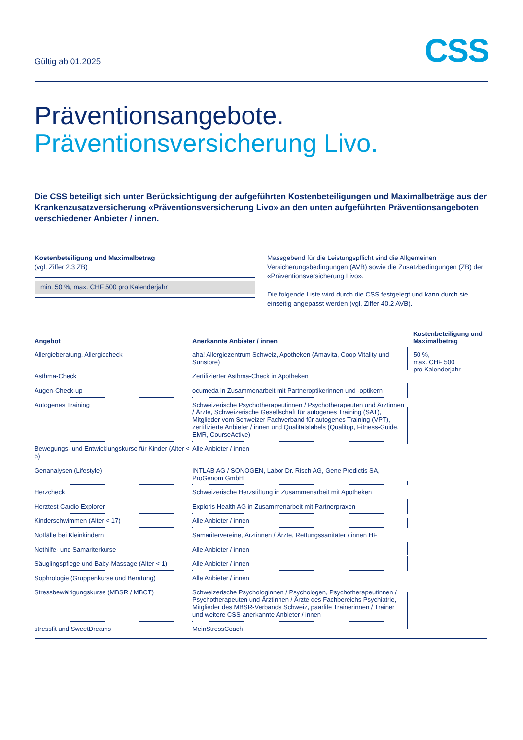Gültig ab 01.2025
CSS
Präventionsangebote.
Präventionsversicherung Livo.
Die CSS beteiligt sich unter Berücksichtigung der aufgeführten Kostenbeteiligungen und Maximalbeträge aus der Krankenzusatzversicherung «Präventionsversicherung Livo» an den unten aufgeführten Präventionsangeboten verschiedener Anbieter / innen.
Kostenbeteiligung und Maximalbetrag
(vgl. Ziffer 2.3 ZB)
min. 50 %, max. CHF 500 pro Kalenderjahr
Massgebend für die Leistungspflicht sind die Allgemeinen Versicherungsbedingungen (AVB) sowie die Zusatzbedingungen (ZB) der «Präventionsversicherung Livo».
Die folgende Liste wird durch die CSS festgelegt und kann durch sie einseitig angepasst werden (vgl. Ziffer 40.2 AVB).
| Angebot | Anerkannte Anbieter / innen | Kostenbeteiligung und Maximalbetrag |
| --- | --- | --- |
| Allergieberatung, Allergiecheck | aha! Allergiezentrum Schweiz, Apotheken (Amavita, Coop Vitality und Sunstore) | 50 %, max. CHF 500 pro Kalenderjahr |
| Asthma-Check | Zertifizierter Asthma-Check in Apotheken | |
| Augen-Check-up | ocumeda in Zusammenarbeit mit Partneroptikerinnen und -optikern | |
| Autogenes Training | Schweizerische Psychotherapeutinnen / Psychotherapeuten und Ärztinnen / Ärzte, Schweizerische Gesellschaft für autogenes Training (SAT), Mitglieder vom Schweizer Fachverband für autogenes Training (VPT), zertifizierte Anbieter / innen und Qualitätslabels (Qualitop, Fitness-Guide, EMR, CourseActive) | |
| Bewegungs- und Entwicklungskurse für Kinder (Alter < 5) | Alle Anbieter / innen | |
| Genanalysen (Lifestyle) | INTLAB AG / SONOGEN, Labor Dr. Risch AG, Gene Predictis SA, ProGenom GmbH | |
| Herzcheck | Schweizerische Herzstiftung in Zusammenarbeit mit Apotheken | |
| Herztest Cardio Explorer | Exploris Health AG in Zusammenarbeit mit Partnerpraxen | |
| Kinderschwimmen (Alter < 17) | Alle Anbieter / innen | |
| Notfälle bei Kleinkindern | Samaritervereine, Ärztinnen / Ärzte, Rettungssanitäter / innen HF | |
| Nothilfe- und Samariterkurse | Alle Anbieter / innen | |
| Säuglingspflege und Baby-Massage (Alter < 1) | Alle Anbieter / innen | |
| Sophrologie (Gruppenkurse und Beratung) | Alle Anbieter / innen | |
| Stressbewältigungskurse (MBSR / MBCT) | Schweizerische Psychologinnen / Psychologen, Psychotherapeutinnen / Psychotherapeuten und Ärztinnen / Ärzte des Fachbereichs Psychiatrie, Mitglieder des MBSR-Verbands Schweiz, paarlife Trainerinnen / Trainer und weitere CSS-anerkannte Anbieter / innen | |
| stressfit und SweetDreams | MeinStressCoach | |